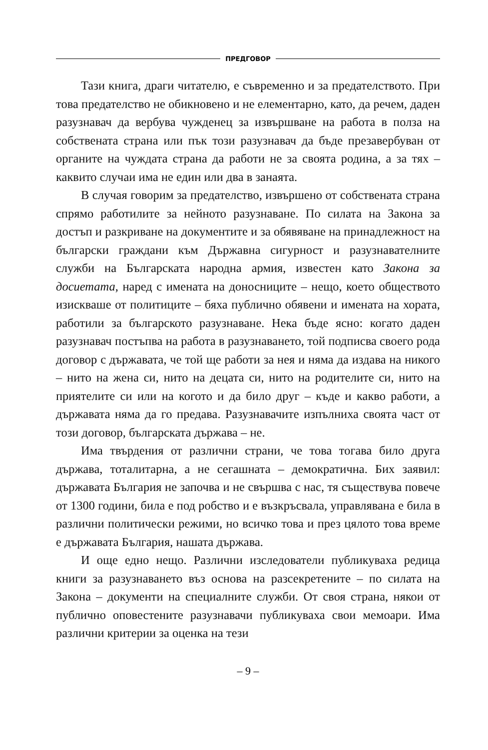ПРЕДГОВОР
Тази книга, драги читателю, е съвременно и за предателството. При това предателство не обикновено и не елементарно, като, да речем, даден разузнавач да вербува чужденец за извършване на работа в полза на собствената страна или пък този разузнавач да бъде презавербуван от органите на чуждата страна да работи не за своята родина, а за тях – каквито случаи има не един или два в занаята.
В случая говорим за предателство, извършено от собствената страна спрямо работилите за нейното разузнаване. По силата на Закона за достъп и разкриване на документите и за обявяване на принадлежност на български граждани към Държавна сигурност и разузнавателните служби на Българската народна армия, известен като Закона за досиетата, наред с имената на доносниците – нещо, което обществото изискваше от политиците – бяха публично обявени и имената на хората, работили за българското разузнаване. Нека бъде ясно: когато даден разузнавач постъпва на работа в разузнаването, той подписва своего рода договор с държавата, че той ще работи за нея и няма да издава на никого – нито на жена си, нито на децата си, нито на родителите си, нито на приятелите си или на когото и да било друг – къде и какво работи, а държавата няма да го предава. Разузнавачите изпълниха своята част от този договор, българската държава – не.
Има твърдения от различни страни, че това тогава било друга държава, тоталитарна, а не сегашната – демократична. Бих заявил: държавата България не започва и не свършва с нас, тя съществува повече от 1300 години, била е под робство и е възкръсвала, управлявана е била в различни политически режими, но всичко това и през цялото това време е държавата България, нашата държава.
И още едно нещо. Различни изследователи публикуваха редица книги за разузнаването въз основа на разсекретените – по силата на Закона – документи на специалните служби. От своя страна, някои от публично оповестените разузнавачи публикуваха свои мемоари. Има различни критерии за оценка на тези
– 9 –